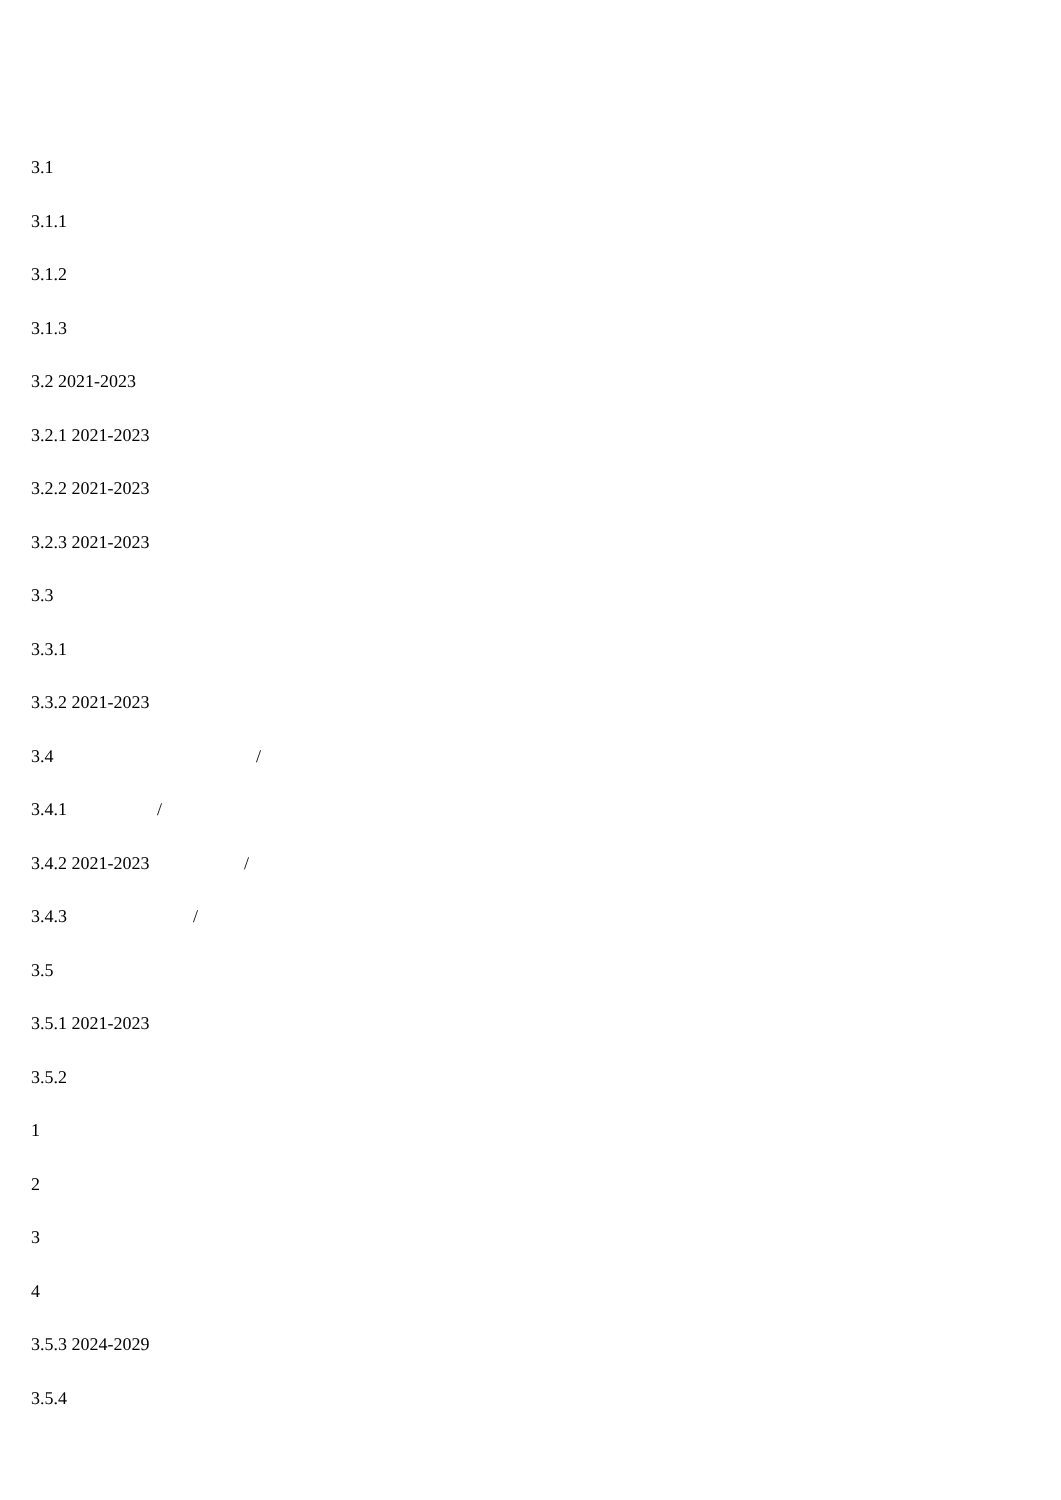3.1
3.1.1
3.1.2
3.1.3
3.2 2021-2023
3.2.1 2021-2023
3.2.2 2021-2023
3.2.3 2021-2023
3.3
3.3.1
3.3.2 2021-2023
3.4 /
3.4.1 /
3.4.2 2021-2023 /
3.4.3 /
3.5
3.5.1 2021-2023
3.5.2
1
2
3
4
3.5.3 2024-2029
3.5.4